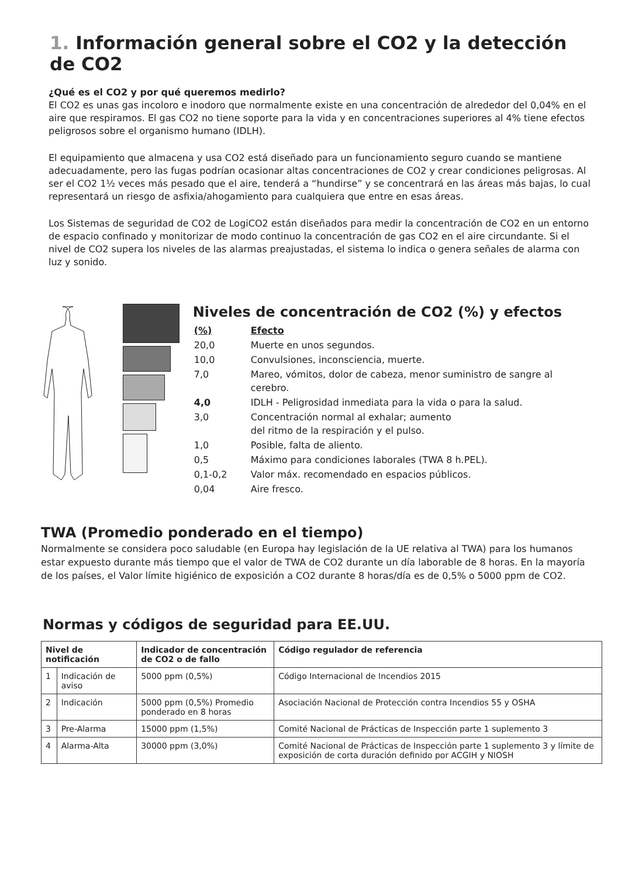1. Información general sobre el CO2 y la detección de CO2
¿Qué es el CO2 y por qué queremos medirlo?
El CO2 es unas gas incoloro e inodoro que normalmente existe en una concentración de alrededor del 0,04% en el aire que respiramos. El gas CO2 no tiene soporte para la vida y en concentraciones superiores al 4% tiene efectos peligrosos sobre el organismo humano (IDLH).
El equipamiento que almacena y usa CO2 está diseñado para un funcionamiento seguro cuando se mantiene adecuadamente, pero las fugas podrían ocasionar altas concentraciones de CO2 y crear condiciones peligrosas. Al ser el CO2 1½ veces más pesado que el aire, tenderá a “hundirse” y se concentrará en las áreas más bajas, lo cual representará un riesgo de asfixia/ahogamiento para cualquiera que entre en esas áreas.
Los Sistemas de seguridad de CO2 de LogiCO2 están diseñados para medir la concentración de CO2 en un entorno de espacio confinado y monitorizar de modo continuo la concentración de gas CO2 en el aire circundante. Si el nivel de CO2 supera los niveles de las alarmas preajustadas, el sistema lo indica o genera señales de alarma con luz y sonido.
Niveles de concentración de CO2 (%) y efectos
| (%) | Efecto |
| 20,0 | Muerte en unos segundos. |
| 10,0 | Convulsiones, inconsciencia, muerte. |
| 7,0 | Mareo, vómitos, dolor de cabeza, menor suministro de sangre al cerebro. |
| 4,0 | IDLH - Peligrosidad inmediata para la vida o para la salud. |
| 3,0 | Concentración normal al exhalar; aumento del ritmo de la respiración y el pulso. |
| 1,0 | Posible, falta de aliento. |
| 0,5 | Máximo para condiciones laborales (TWA 8 h.PEL). |
| 0,1-0,2 | Valor máx. recomendado en espacios públicos. |
| 0,04 | Aire fresco. |
TWA (Promedio ponderado en el tiempo)
Normalmente se considera poco saludable (en Europa hay legislación de la UE relativa al TWA) para los humanos estar expuesto durante más tiempo que el valor de TWA de CO2 durante un día laborable de 8 horas. En la mayoría de los países, el Valor límite higiénico de exposición a CO2 durante 8 horas/día es de 0,5% o 5000 ppm de CO2.
Normas y códigos de seguridad para EE.UU.
| Nivel de notificación | | Indicador de concentración de CO2 o de fallo | Código regulador de referencia |
| --- | --- | --- | --- |
| 1 | Indicación de aviso | 5000 ppm (0,5%) | Código Internacional de Incendios 2015 |
| 2 | Indicación | 5000 ppm (0,5%) Promedio ponderado en 8 horas | Asociación Nacional de Protección contra Incendios 55 y OSHA |
| 3 | Pre-Alarma | 15000 ppm (1,5%) | Comité Nacional de Prácticas de Inspección parte 1 suplemento 3 |
| 4 | Alarma-Alta | 30000 ppm (3,0%) | Comité Nacional de Prácticas de Inspección parte 1 suplemento 3 y límite de exposición de corta duración definido por ACGIH y NIOSH |